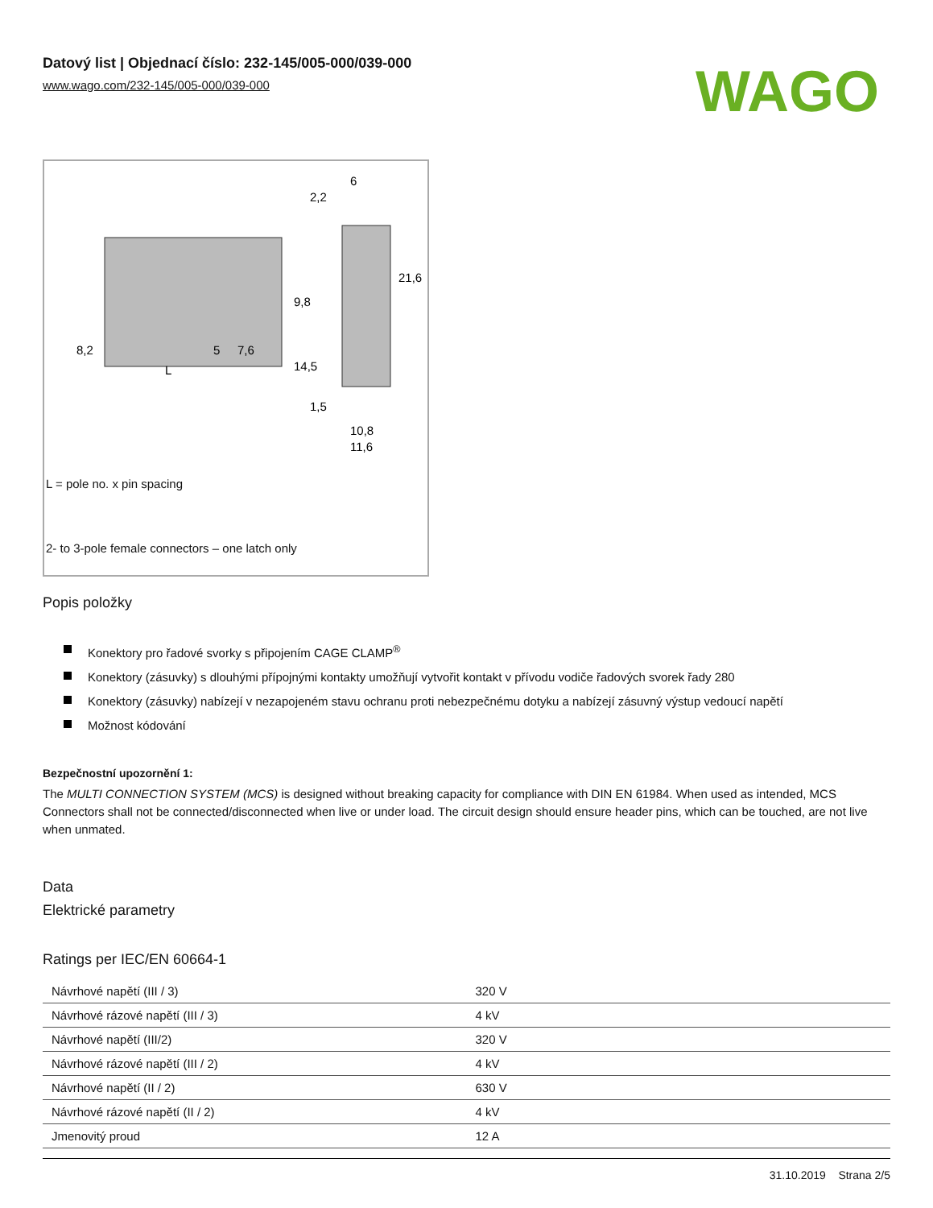Datový list | Objednací číslo: 232-145/005-000/039-000
www.wago.com/232-145/005-000/039-000
WAGO
8,2
5
7,6
L
6
2,2
21,6
9,8
14,5
1,5
10,8
11,6
L = pole no. x pin spacing
2- to 3-pole female connectors – one latch only
Popis položky
Konektory pro řadové svorky s připojením CAGE CLAMP<sup>®</sup>
Konektory (zásuvky) s dlouhými přípojnými kontakty umožňují vytvořit kontakt v přívodu vodiče řadových svorek řady 280
Konektory (zásuvky) nabízejí v nezapojeném stavu ochranu proti nebezpečnému dotyku a nabízejí zásuvný výstup vedoucí napětí
Možnost kódování
Bezpečnostní upozornění 1:
The MULTI CONNECTION SYSTEM (MCS) is designed without breaking capacity for compliance with DIN EN 61984. When used as intended, MCS Connectors shall not be connected/disconnected when live or under load. The circuit design should ensure header pins, which can be touched, are not live when unmated.
Data
Elektrické parametry
Ratings per IEC/EN 60664-1
| Návrhové napětí (III / 3) | 320 V |
| Návrhové rázové napětí (III / 3) | 4 kV |
| Návrhové napětí (III/2) | 320 V |
| Návrhové rázové napětí (III / 2) | 4 kV |
| Návrhové napětí (II / 2) | 630 V |
| Návrhové rázové napětí (II / 2) | 4 kV |
| Jmenovitý proud | 12 A |
31.10.2019 Strana 2/5